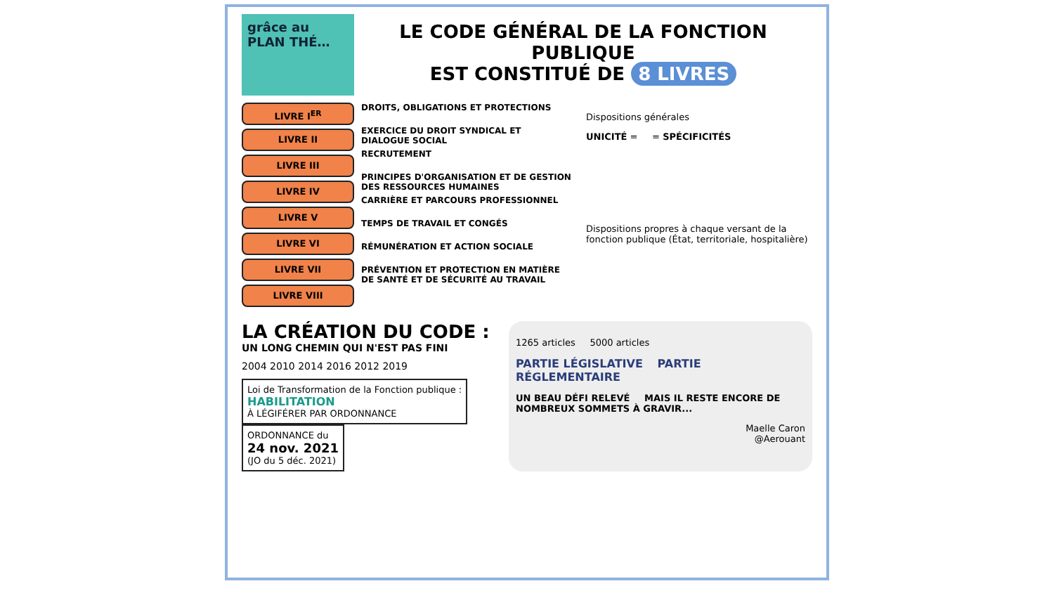grâce au PLAN THÉ…
LE CODE GÉNÉRAL DE LA FONCTION PUBLIQUE
EST CONSTITUÉ DE 8 LIVRES
LIVRE I<sup>ER</sup>
LIVRE II
LIVRE III
LIVRE IV
LIVRE V
LIVRE VI
LIVRE VII
LIVRE VIII
DROITS, OBLIGATIONS ET PROTECTIONS
EXERCICE DU DROIT SYNDICAL ET DIALOGUE SOCIAL
RECRUTEMENT
PRINCIPES D'ORGANISATION ET DE GESTION DES RESSOURCES HUMAINES
CARRIÈRE ET PARCOURS PROFESSIONNEL
TEMPS DE TRAVAIL ET CONGÉS
RÉMUNÉRATION ET ACTION SOCIALE
PRÉVENTION ET PROTECTION EN MATIÈRE DE SANTÉ ET DE SÉCURITÉ AU TRAVAIL
Dispositions générales
UNICITÉ = = SPÉCIFICITÉS
Dispositions propres à chaque versant de la fonction publique (État, territoriale, hospitalière)
LA CRÉATION DU CODE :
UN LONG CHEMIN QUI N'EST PAS FINI
2004 2010 2014 2016 2012 2019
Loi de Transformation de la Fonction publique :
HABILITATION
À LÉGIFÉRER PAR ORDONNANCE
ORDONNANCE du
24 nov. 2021
(JO du 5 déc. 2021)
1265 articles 5000 articles
PARTIE LÉGISLATIVE PARTIE RÉGLEMENTAIRE
UN BEAU DÉFI RELEVÉ MAIS IL RESTE ENCORE DE NOMBREUX SOMMETS À GRAVIR...
Maelle Caron
@Aerouant